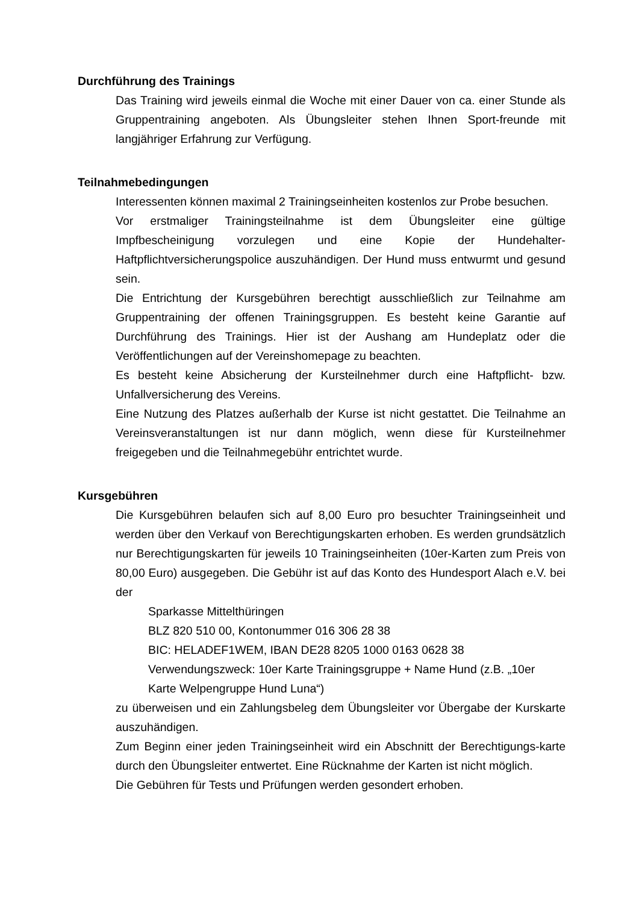Durchführung des Trainings
Das Training wird jeweils einmal die Woche mit einer Dauer von ca. einer Stunde als Gruppentraining angeboten. Als Übungsleiter stehen Ihnen Sport-freunde mit langjähriger Erfahrung zur Verfügung.
Teilnahmebedingungen
Interessenten können maximal 2 Trainingseinheiten kostenlos zur Probe besuchen.
Vor erstmaliger Trainingsteilnahme ist dem Übungsleiter eine gültige Impfbescheinigung vorzulegen und eine Kopie der Hundehalter-Haftpflichtversicherungspolice auszuhändigen. Der Hund muss entwurmt und gesund sein.
Die Entrichtung der Kursgebühren berechtigt ausschließlich zur Teilnahme am Gruppentraining der offenen Trainingsgruppen. Es besteht keine Garantie auf Durchführung des Trainings. Hier ist der Aushang am Hundeplatz oder die Veröffentlichungen auf der Vereinshomepage zu beachten.
Es besteht keine Absicherung der Kursteilnehmer durch eine Haftpflicht- bzw. Unfallversicherung des Vereins.
Eine Nutzung des Platzes außerhalb der Kurse ist nicht gestattet. Die Teilnahme an Vereinsveranstaltungen ist nur dann möglich, wenn diese für Kursteilnehmer freigegeben und die Teilnahmegebühr entrichtet wurde.
Kursgebühren
Die Kursgebühren belaufen sich auf 8,00 Euro pro besuchter Trainingseinheit und werden über den Verkauf von Berechtigungskarten erhoben. Es werden grundsätzlich nur Berechtigungskarten für jeweils 10 Trainingseinheiten (10er-Karten zum Preis von 80,00 Euro) ausgegeben. Die Gebühr ist auf das Konto des Hundesport Alach e.V. bei der
Sparkasse Mittelthüringen
BLZ 820 510 00, Kontonummer 016 306 28 38
BIC: HELADEF1WEM, IBAN DE28 8205 1000 0163 0628 38
Verwendungszweck: 10er Karte Trainingsgruppe + Name Hund (z.B. „10er Karte Welpengruppe Hund Luna“)
zu überweisen und ein Zahlungsbeleg dem Übungsleiter vor Übergabe der Kurskarte auszuhändigen.
Zum Beginn einer jeden Trainingseinheit wird ein Abschnitt der Berechtigungs-karte durch den Übungsleiter entwertet. Eine Rücknahme der Karten ist nicht möglich.
Die Gebühren für Tests und Prüfungen werden gesondert erhoben.